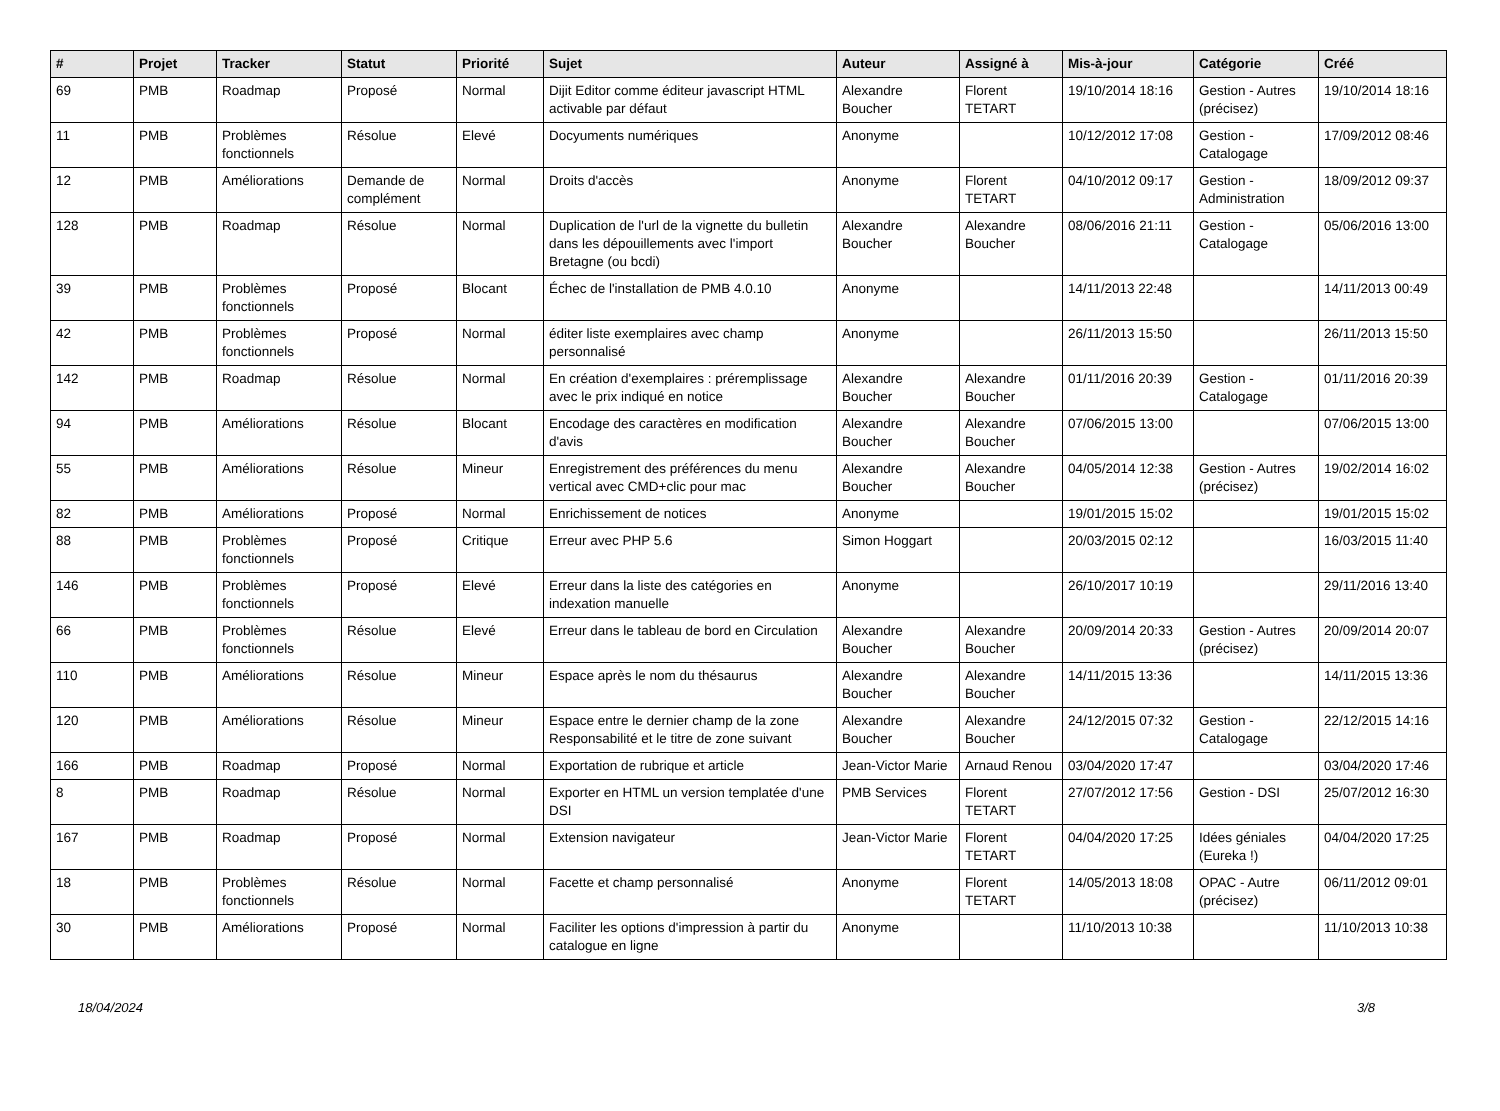| # | Projet | Tracker | Statut | Priorité | Sujet | Auteur | Assigné à | Mis-à-jour | Catégorie | Créé |
| --- | --- | --- | --- | --- | --- | --- | --- | --- | --- | --- |
| 69 | PMB | Roadmap | Proposé | Normal | Dijit Editor comme éditeur javascript HTML activable par défaut | Alexandre Boucher | Florent TETART | 19/10/2014 18:16 | Gestion - Autres (précisez) | 19/10/2014 18:16 |
| 11 | PMB | Problèmes fonctionnels | Résolue | Elevé | Docyuments numériques | Anonyme | | 10/12/2012 17:08 | Gestion - Catalogage | 17/09/2012 08:46 |
| 12 | PMB | Améliorations | Demande de complément | Normal | Droits d'accès | Anonyme | Florent TETART | 04/10/2012 09:17 | Gestion - Administration | 18/09/2012 09:37 |
| 128 | PMB | Roadmap | Résolue | Normal | Duplication de l'url de la vignette du bulletin dans les dépouillements avec l'import Bretagne (ou bcdi) | Alexandre Boucher | Alexandre Boucher | 08/06/2016 21:11 | Gestion - Catalogage | 05/06/2016 13:00 |
| 39 | PMB | Problèmes fonctionnels | Proposé | Blocant | Échec de l'installation de PMB 4.0.10 | Anonyme | | 14/11/2013 22:48 | | 14/11/2013 00:49 |
| 42 | PMB | Problèmes fonctionnels | Proposé | Normal | éditer liste exemplaires avec champ personnalisé | Anonyme | | 26/11/2013 15:50 | | 26/11/2013 15:50 |
| 142 | PMB | Roadmap | Résolue | Normal | En création d'exemplaires : préremplissage avec le prix indiqué en notice | Alexandre Boucher | Alexandre Boucher | 01/11/2016 20:39 | Gestion - Catalogage | 01/11/2016 20:39 |
| 94 | PMB | Améliorations | Résolue | Blocant | Encodage des caractères en modification d'avis | Alexandre Boucher | Alexandre Boucher | 07/06/2015 13:00 | | 07/06/2015 13:00 |
| 55 | PMB | Améliorations | Résolue | Mineur | Enregistrement des préférences du menu vertical avec CMD+clic pour mac | Alexandre Boucher | Alexandre Boucher | 04/05/2014 12:38 | Gestion - Autres (précisez) | 19/02/2014 16:02 |
| 82 | PMB | Améliorations | Proposé | Normal | Enrichissement de notices | Anonyme | | 19/01/2015 15:02 | | 19/01/2015 15:02 |
| 88 | PMB | Problèmes fonctionnels | Proposé | Critique | Erreur avec PHP 5.6 | Simon Hoggart | | 20/03/2015 02:12 | | 16/03/2015 11:40 |
| 146 | PMB | Problèmes fonctionnels | Proposé | Elevé | Erreur dans la liste des catégories en indexation manuelle | Anonyme | | 26/10/2017 10:19 | | 29/11/2016 13:40 |
| 66 | PMB | Problèmes fonctionnels | Résolue | Elevé | Erreur dans le tableau de bord en Circulation | Alexandre Boucher | Alexandre Boucher | 20/09/2014 20:33 | Gestion - Autres (précisez) | 20/09/2014 20:07 |
| 110 | PMB | Améliorations | Résolue | Mineur | Espace après le nom du thésaurus | Alexandre Boucher | Alexandre Boucher | 14/11/2015 13:36 | | 14/11/2015 13:36 |
| 120 | PMB | Améliorations | Résolue | Mineur | Espace entre le dernier champ de la zone Responsabilité et le titre de zone suivant | Alexandre Boucher | Alexandre Boucher | 24/12/2015 07:32 | Gestion - Catalogage | 22/12/2015 14:16 |
| 166 | PMB | Roadmap | Proposé | Normal | Exportation de rubrique et article | Jean-Victor Marie | Arnaud Renou | 03/04/2020 17:47 | | 03/04/2020 17:46 |
| 8 | PMB | Roadmap | Résolue | Normal | Exporter en HTML un version templatée d'une DSI | PMB Services | Florent TETART | 27/07/2012 17:56 | Gestion - DSI | 25/07/2012 16:30 |
| 167 | PMB | Roadmap | Proposé | Normal | Extension navigateur | Jean-Victor Marie | Florent TETART | 04/04/2020 17:25 | Idées géniales (Eureka !) | 04/04/2020 17:25 |
| 18 | PMB | Problèmes fonctionnels | Résolue | Normal | Facette et champ personnalisé | Anonyme | Florent TETART | 14/05/2013 18:08 | OPAC - Autre (précisez) | 06/11/2012 09:01 |
| 30 | PMB | Améliorations | Proposé | Normal | Faciliter les options d'impression à partir du catalogue en ligne | Anonyme | | 11/10/2013 10:38 | | 11/10/2013 10:38 |
18/04/2024 3/8